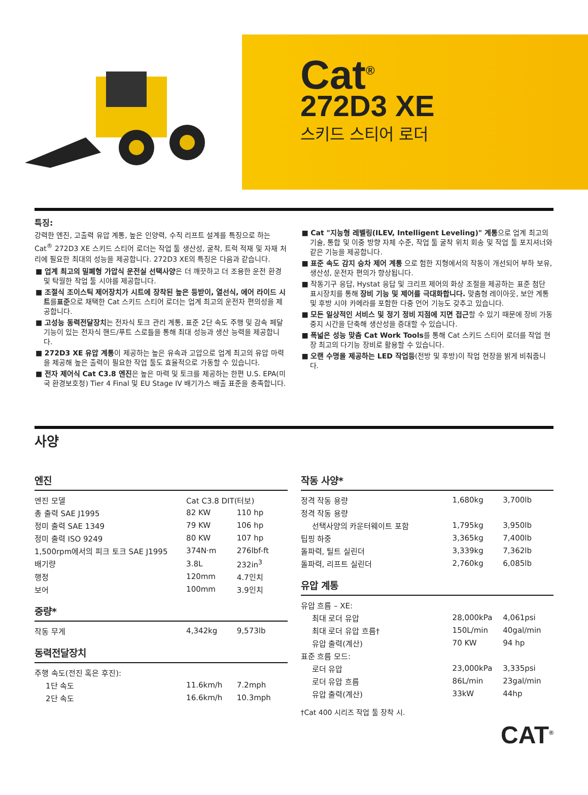Cat<sup>®</sup>
272D3 XE
스키드 스티어 로더
특징:
강력한 엔진, 고출력 유압 계통, 높은 인양력, 수직 리프트 설계를 특징으로 하는 Cat<sup>®</sup> 272D3 XE 스키드 스티어 로더는 작업 툴 생산성, 굴착, 트럭 적재 및 자재 처리에 필요한 최대의 성능을 제공합니다. 272D3 XE의 특징은 다음과 같습니다.
■ 업계 최고의 밀폐형 가압식 운전실 선택사양은 더 깨끗하고 더 조용한 운전 환경 및 탁월한 작업 툴 시야를 제공합니다.
■ 조절식 조이스틱 제어장치가 시트에 장착된 높은 등받이, 열선식, 에어 라이드 시트를표준으로 채택한 Cat 스키드 스티어 로더는 업계 최고의 운전자 편의성을 제공합니다.
■ 고성능 동력전달장치는 전자식 토크 관리 계통, 표준 2단 속도 주행 및 감속 페달 기능이 있는 전자식 핸드/푸트 스로틀을 통해 최대 성능과 생산 능력을 제공합니다.
■ 272D3 XE 유압 계통이 제공하는 높은 유속과 고압으로 업계 최고의 유압 마력을 제공해 높은 출력이 필요한 작업 툴도 효율적으로 가동할 수 있습니다.
■ 전자 제어식 Cat C3.8 엔진은 높은 마력 및 토크를 제공하는 한편 U.S. EPA(미국 환경보호청) Tier 4 Final 및 EU Stage IV 배기가스 배출 표준을 충족합니다.
■ Cat "지능형 레벨링(ILEV, Intelligent Leveling)" 계통으로 업계 최고의 기술, 통합 및 이중 방향 자체 수준, 작업 툴 굴착 위치 회송 및 작업 툴 포지셔너와 같은 기능을 제공합니다.
■ 표준 속도 감지 승차 제어 계통 으로 험한 지형에서의 작동이 개선되어 부하 보유, 생산성, 운전자 편의가 향상됩니다.
■ 작동기구 응답, Hystat 응답 및 크리프 제어의 화상 조절을 제공하는 표준 첨단 표시장치를 통해 장비 기능 및 제어를 극대화합니다. 맞춤형 레이아웃, 보안 계통 및 후방 시야 카메라를 포함한 다중 언어 기능도 갖추고 있습니다.
■ 모든 일상적인 서비스 및 정기 정비 지점에 지면 접근할 수 있기 때문에 장비 가동 중지 시간을 단축해 생산성을 증대할 수 있습니다.
■ 폭넓은 성능 맞춤 Cat Work Tools를 통해 Cat 스키드 스티어 로더를 작업 현장 최고의 다기능 장비로 활용할 수 있습니다.
■ 오랜 수명을 제공하는 LED 작업등(전방 및 후방)이 작업 현장을 밝게 비춰줍니다.
사양
엔진
| 엔진 모델 | Cat C3.8 DIT(터보) | |
| 총 출력 SAE J1995 | 82 KW | 110 hp |
| 정미 출력 SAE 1349 | 79 KW | 106 hp |
| 정미 출력 ISO 9249 | 80 KW | 107 hp |
| 1,500rpm에서의 피크 토크 SAE J1995 | 374N·m | 276lbf-ft |
| 배기량 | 3.8L | 232in<sup>3</sup> |
| 행정 | 120mm | 4.7인치 |
| 보어 | 100mm | 3.9인치 |
중량*
| 작동 무게 | 4,342kg | 9,573lb |
동력전달장치
| 주행 속도(전진 혹은 후진): | | |
| 1단 속도 | 11.6km/h | 7.2mph |
| 2단 속도 | 16.6km/h | 10.3mph |
작동 사양*
| 정격 작동 용량 | 1,680kg | 3,700lb |
| 정격 작동 용량 | | |
| 선택사양의 카운터웨이트 포함 | 1,795kg | 3,950lb |
| 팁핑 하중 | 3,365kg | 7,400lb |
| 돌파력, 틸트 실린더 | 3,339kg | 7,362lb |
| 돌파력, 리프트 실린더 | 2,760kg | 6,085lb |
유압 계통
| 유압 흐름 – XE: | | |
| 최대 로더 유압 | 28,000kPa | 4,061psi |
| 최대 로더 유압 흐름† | 150L/min | 40gal/min |
| 유압 출력(계산) | 70 KW | 94 hp |
| 표준 흐름 모드: | | |
| 로더 유압 | 23,000kPa | 3,335psi |
| 로더 유압 흐름 | 86L/min | 23gal/min |
| 유압 출력(계산) | 33kW | 44hp |
†Cat 400 시리즈 작업 툴 장착 시.
CAT<sup>®</sup>